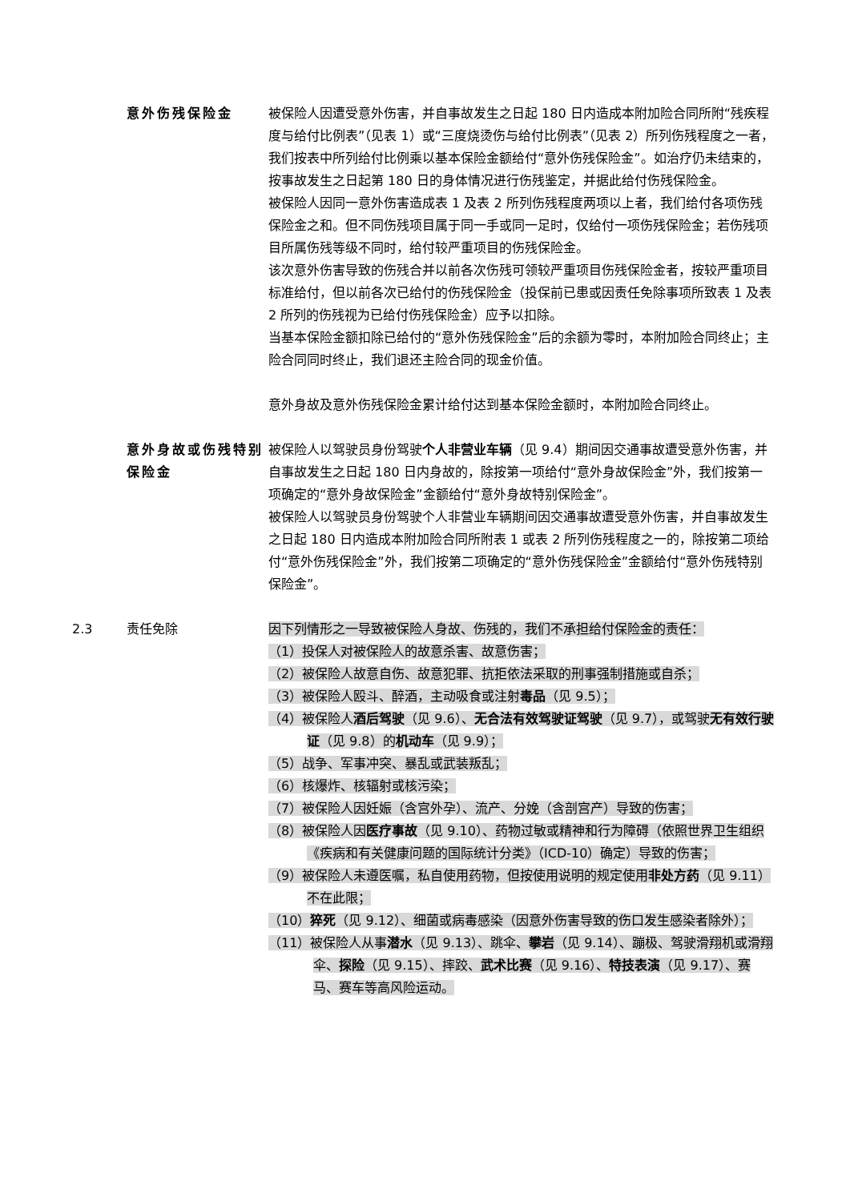意外伤残保险金 被保险人因遭受意外伤害，并自事故发生之日起 180 日内造成本附加险合同所附“残疾程度与给付比例表”（见表 1）或“三度烧烫伤与给付比例表”（见表 2）所列伤残程度之一者，我们按表中所列给付比例乘以基本保险金额给付“意外伤残保险金”。如治疗仍未结束的，按事故发生之日起第 180 日的身体情况进行伤残鉴定，并据此给付伤残保险金。
被保险人因同一意外伤害造成表 1 及表 2 所列伤残程度两项以上者，我们给付各项伤残保险金之和。但不同伤残项目属于同一手或同一足时，仅给付一项伤残保险金；若伤残项目所属伤残等级不同时，给付较严重项目的伤残保险金。
该次意外伤害导致的伤残合并以前各次伤残可领较严重项目伤残保险金者，按较严重项目标准给付，但以前各次已给付的伤残保险金（投保前已患或因责任免除事项所致表 1 及表 2 所列的伤残视为已给付伤残保险金）应予以扣除。
当基本保险金额扣除已给付的“意外伤残保险金”后的余额为零时，本附加险合同终止；主险合同同时终止，我们退还主险合同的现金价值。
意外身故及意外伤残保险金累计给付达到基本保险金额时，本附加险合同终止。
意外身故或伤残特别保险金
被保险人以驾驶员身份驾驶个人非营业车辆（见 9.4）期间因交通事故遭受意外伤害，并自事故发生之日起 180 日内身故的，除按第一项给付“意外身故保险金”外，我们按第一项确定的“意外身故保险金”金额给付“意外身故特别保险金”。
被保险人以驾驶员身份驾驶个人非营业车辆期间因交通事故遭受意外伤害，并自事故发生之日起 180 日内造成本附加险合同所附表 1 或表 2 所列伤残程度之一的，除按第二项给付“意外伤残保险金”外，我们按第二项确定的“意外伤残保险金”金额给付“意外伤残特别保险金”。
2.3 责任免除 因下列情形之一导致被保险人身故、伤残的，我们不承担给付保险金的责任：
（1）投保人对被保险人的故意杀害、故意伤害；
（2）被保险人故意自伤、故意犯罪、抗拒依法采取的刑事强制措施或自杀；
（3）被保险人殴斗、醉酒，主动吸食或注射毒品（见 9.5）；
（4）被保险人酒后驾驶（见 9.6）、无合法有效驾驶证驾驶（见 9.7），或驾驶无有效行驶证（见 9.8）的机动车（见 9.9）；
（5）战争、军事冲突、暴乱或武装叛乱；
（6）核爆炸、核辐射或核污染；
（7）被保险人因妊娠（含宫外孕）、流产、分娩（含剖宫产）导致的伤害；
（8）被保险人因医疗事故（见 9.10）、药物过敏或精神和行为障碍（依照世界卫生组织《疾病和有关健康问题的国际统计分类》（ICD-10）确定）导致的伤害；
（9）被保险人未遵医嘱，私自使用药物，但按使用说明的规定使用非处方药（见 9.11）不在此限；
（10）猝死（见 9.12）、细菌或病毒感染（因意外伤害导致的伤口发生感染者除外）；
（11）被保险人从事潜水（见 9.13）、跳伞、攀岩（见 9.14）、蹦极、驾驶滑翔机或滑翔伞、探险（见 9.15）、摔跤、武术比赛（见 9.16）、特技表演（见 9.17）、赛马、赛车等高风险运动。